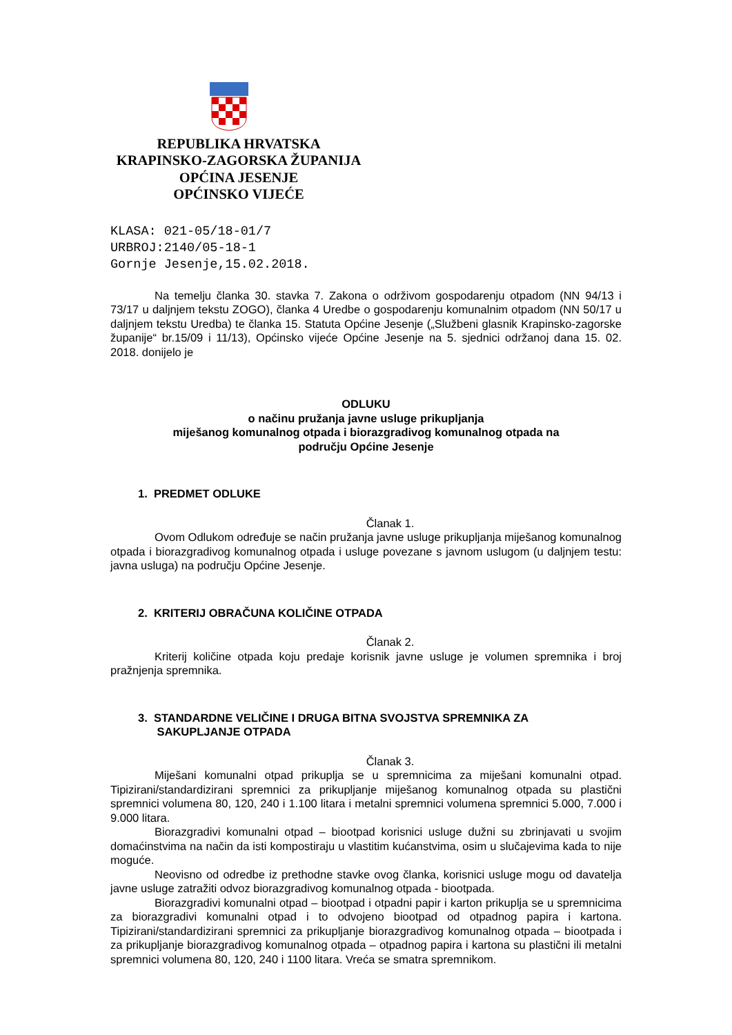REPUBLIKA HRVATSKA
KRAPINSKO-ZAGORSKA ŽUPANIJA
OPĆINA JESENJE
OPĆINSKO VIJEĆE
KLASA: 021-05/18-01/7
URBROJ:2140/05-18-1
Gornje Jesenje,15.02.2018.
Na temelju članka 30. stavka 7. Zakona o održivom gospodarenju otpadom (NN 94/13 i 73/17 u daljnjem tekstu ZOGO), članka 4 Uredbe o gospodarenju komunalnim otpadom (NN 50/17 u daljnjem tekstu Uredba) te članka 15. Statuta Općine Jesenje („Službeni glasnik Krapinsko-zagorske županije“ br.15/09 i 11/13), Općinsko vijeće Općine Jesenje na 5. sjednici održanoj dana 15. 02. 2018. donijelo je
ODLUKU
o načinu pružanja javne usluge prikupljanja
miješanog komunalnog otpada i biorazgradivog komunalnog otpada na
području Općine Jesenje
1. PREDMET ODLUKE
Članak 1.
Ovom Odlukom određuje se način pružanja javne usluge prikupljanja miješanog komunalnog otpada i biorazgradivog komunalnog otpada i usluge povezane s javnom uslugom (u daljnjem testu: javna usluga) na području Općine Jesenje.
2. KRITERIJ OBRAČUNA KOLIČINE OTPADA
Članak 2.
Kriterij količine otpada koju predaje korisnik javne usluge je volumen spremnika i broj pražnjenja spremnika.
3. STANDARDNE VELIČINE I DRUGA BITNA SVOJSTVA SPREMNIKA ZA
SAKUPLJANJE OTPADA
Članak 3.
Miješani komunalni otpad prikuplja se u spremnicima za miješani komunalni otpad. Tipizirani/standardizirani spremnici za prikupljanje miješanog komunalnog otpada su plastični spremnici volumena 80, 120, 240 i 1.100 litara i metalni spremnici volumena spremnici 5.000, 7.000 i 9.000 litara.
Biorazgradivi komunalni otpad – biootpad korisnici usluge dužni su zbrinjavati u svojim domaćinstvima na način da isti kompostiraju u vlastitim kućanstvima, osim u slučajevima kada to nije moguće.
Neovisno od odredbe iz prethodne stavke ovog članka, korisnici usluge mogu od davatelja javne usluge zatražiti odvoz biorazgradivog komunalnog otpada - biootpada.
Biorazgradivi komunalni otpad – biootpad i otpadni papir i karton prikuplja se u spremnicima za biorazgradivi komunalni otpad i to odvojeno biootpad od otpadnog papira i kartona. Tipizirani/standardizirani spremnici za prikupljanje biorazgradivog komunalnog otpada – biootpada i za prikupljanje biorazgradivog komunalnog otpada – otpadnog papira i kartona su plastični ili metalni spremnici volumena 80, 120, 240 i 1100 litara. Vreća se smatra spremnikom.